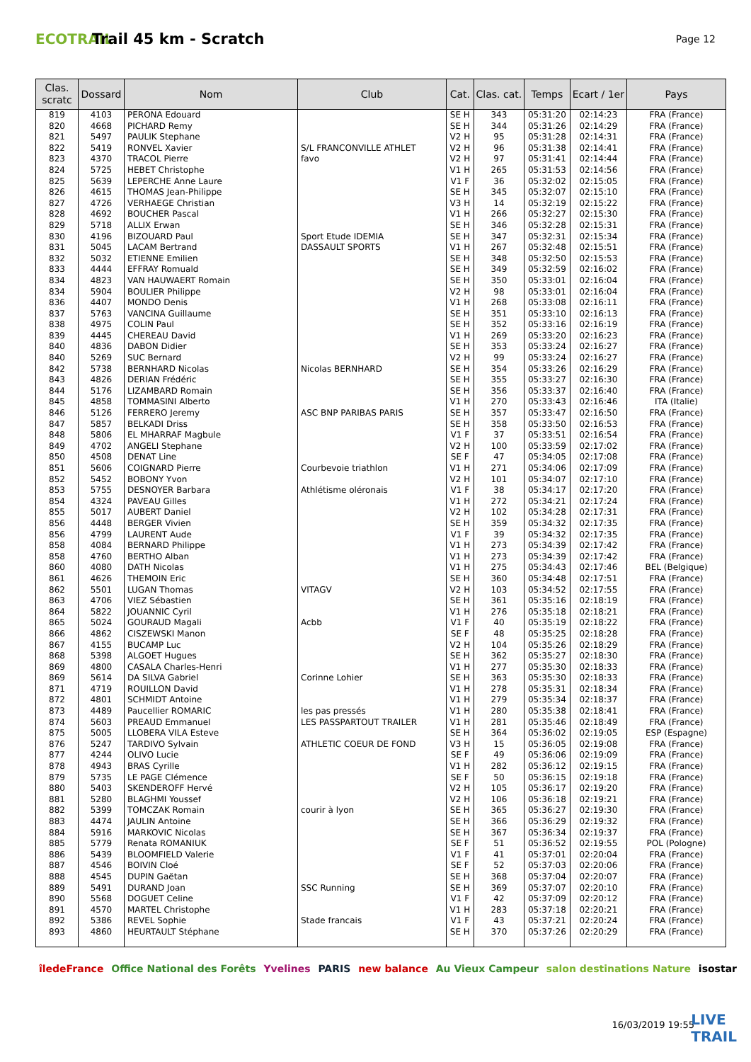ECOTRAIL
Trail 45 km - Scratch
Page 12
| Clas. scratc | Dossard | Nom | Club | Cat. | Clas. cat. | Temps | Ecart / 1er | Pays |
| --- | --- | --- | --- | --- | --- | --- | --- | --- |
| 819 | 4103 | PERONA Edouard | | SE H | 343 | 05:31:20 | 02:14:23 | FRA (France) |
| 820 | 4668 | PICHARD Remy | | SE H | 344 | 05:31:26 | 02:14:29 | FRA (France) |
| 821 | 5497 | PAULIK Stephane | | V2 H | 95 | 05:31:28 | 02:14:31 | FRA (France) |
| 822 | 5419 | RONVEL Xavier | S/L FRANCONVILLE ATHLET | V2 H | 96 | 05:31:38 | 02:14:41 | FRA (France) |
| 823 | 4370 | TRACOL Pierre | favo | V2 H | 97 | 05:31:41 | 02:14:44 | FRA (France) |
| 824 | 5725 | HEBET Christophe | | V1 H | 265 | 05:31:53 | 02:14:56 | FRA (France) |
| 825 | 5639 | LEPERCHE Anne Laure | | V1 F | 36 | 05:32:02 | 02:15:05 | FRA (France) |
| 826 | 4615 | THOMAS Jean-Philippe | | SE H | 345 | 05:32:07 | 02:15:10 | FRA (France) |
| 827 | 4726 | VERHAEGE Christian | | V3 H | 14 | 05:32:19 | 02:15:22 | FRA (France) |
| 828 | 4692 | BOUCHER Pascal | | V1 H | 266 | 05:32:27 | 02:15:30 | FRA (France) |
| 829 | 5718 | ALLIX Erwan | | SE H | 346 | 05:32:28 | 02:15:31 | FRA (France) |
| 830 | 4196 | BIZOUARD Paul | Sport Etude IDEMIA | SE H | 347 | 05:32:31 | 02:15:34 | FRA (France) |
| 831 | 5045 | LACAM Bertrand | DASSAULT SPORTS | V1 H | 267 | 05:32:48 | 02:15:51 | FRA (France) |
| 832 | 5032 | ETIENNE Emilien | | SE H | 348 | 05:32:50 | 02:15:53 | FRA (France) |
| 833 | 4444 | EFFRAY Romuald | | SE H | 349 | 05:32:59 | 02:16:02 | FRA (France) |
| 834 | 4823 | VAN HAUWAERT Romain | | SE H | 350 | 05:33:01 | 02:16:04 | FRA (France) |
| 834 | 5904 | BOULIER Philippe | | V2 H | 98 | 05:33:01 | 02:16:04 | FRA (France) |
| 836 | 4407 | MONDO Denis | | V1 H | 268 | 05:33:08 | 02:16:11 | FRA (France) |
| 837 | 5763 | VANCINA Guillaume | | SE H | 351 | 05:33:10 | 02:16:13 | FRA (France) |
| 838 | 4975 | COLIN Paul | | SE H | 352 | 05:33:16 | 02:16:19 | FRA (France) |
| 839 | 4445 | CHEREAU David | | V1 H | 269 | 05:33:20 | 02:16:23 | FRA (France) |
| 840 | 4836 | DABON Didier | | SE H | 353 | 05:33:24 | 02:16:27 | FRA (France) |
| 840 | 5269 | SUC Bernard | | V2 H | 99 | 05:33:24 | 02:16:27 | FRA (France) |
| 842 | 5738 | BERNHARD Nicolas | Nicolas BERNHARD | SE H | 354 | 05:33:26 | 02:16:29 | FRA (France) |
| 843 | 4826 | DERIAN Frédéric | | SE H | 355 | 05:33:27 | 02:16:30 | FRA (France) |
| 844 | 5176 | LIZAMBARD Romain | | SE H | 356 | 05:33:37 | 02:16:40 | FRA (France) |
| 845 | 4858 | TOMMASINI Alberto | | V1 H | 270 | 05:33:43 | 02:16:46 | ITA (Italie) |
| 846 | 5126 | FERRERO Jeremy | ASC BNP PARIBAS PARIS | SE H | 357 | 05:33:47 | 02:16:50 | FRA (France) |
| 847 | 5857 | BELKADI Driss | | SE H | 358 | 05:33:50 | 02:16:53 | FRA (France) |
| 848 | 5806 | EL MHARRAF Magbule | | V1 F | 37 | 05:33:51 | 02:16:54 | FRA (France) |
| 849 | 4702 | ANGELI Stephane | | V2 H | 100 | 05:33:59 | 02:17:02 | FRA (France) |
| 850 | 4508 | DENAT Line | | SE F | 47 | 05:34:05 | 02:17:08 | FRA (France) |
| 851 | 5606 | COIGNARD Pierre | Courbevoie triathlon | V1 H | 271 | 05:34:06 | 02:17:09 | FRA (France) |
| 852 | 5452 | BOBONY Yvon | | V2 H | 101 | 05:34:07 | 02:17:10 | FRA (France) |
| 853 | 5755 | DESNOYER Barbara | Athlétisme oléronais | V1 F | 38 | 05:34:17 | 02:17:20 | FRA (France) |
| 854 | 4324 | PAVEAU Gilles | | V1 H | 272 | 05:34:21 | 02:17:24 | FRA (France) |
| 855 | 5017 | AUBERT Daniel | | V2 H | 102 | 05:34:28 | 02:17:31 | FRA (France) |
| 856 | 4448 | BERGER Vivien | | SE H | 359 | 05:34:32 | 02:17:35 | FRA (France) |
| 856 | 4799 | LAURENT Aude | | V1 F | 39 | 05:34:32 | 02:17:35 | FRA (France) |
| 858 | 4084 | BERNARD Philippe | | V1 H | 273 | 05:34:39 | 02:17:42 | FRA (France) |
| 858 | 4760 | BERTHO Alban | | V1 H | 273 | 05:34:39 | 02:17:42 | FRA (France) |
| 860 | 4080 | DATH Nicolas | | V1 H | 275 | 05:34:43 | 02:17:46 | BEL (Belgique) |
| 861 | 4626 | THEMOIN Eric | | SE H | 360 | 05:34:48 | 02:17:51 | FRA (France) |
| 862 | 5501 | LUGAN Thomas | VITAGV | V2 H | 103 | 05:34:52 | 02:17:55 | FRA (France) |
| 863 | 4706 | VIEZ Sébastien | | SE H | 361 | 05:35:16 | 02:18:19 | FRA (France) |
| 864 | 5822 | JOUANNIC Cyril | | V1 H | 276 | 05:35:18 | 02:18:21 | FRA (France) |
| 865 | 5024 | GOURAUD Magali | Acbb | V1 F | 40 | 05:35:19 | 02:18:22 | FRA (France) |
| 866 | 4862 | CISZEWSKI Manon | | SE F | 48 | 05:35:25 | 02:18:28 | FRA (France) |
| 867 | 4155 | BUCAMP Luc | | V2 H | 104 | 05:35:26 | 02:18:29 | FRA (France) |
| 868 | 5398 | ALGOET Hugues | | SE H | 362 | 05:35:27 | 02:18:30 | FRA (France) |
| 869 | 4800 | CASALA Charles-Henri | | V1 H | 277 | 05:35:30 | 02:18:33 | FRA (France) |
| 869 | 5614 | DA SILVA Gabriel | Corinne Lohier | SE H | 363 | 05:35:30 | 02:18:33 | FRA (France) |
| 871 | 4719 | ROUILLON David | | V1 H | 278 | 05:35:31 | 02:18:34 | FRA (France) |
| 872 | 4801 | SCHMIDT Antoine | | V1 H | 279 | 05:35:34 | 02:18:37 | FRA (France) |
| 873 | 4489 | Paucellier ROMARIC | les pas pressés | V1 H | 280 | 05:35:38 | 02:18:41 | FRA (France) |
| 874 | 5603 | PREAUD Emmanuel | LES PASSPARTOUT TRAILER | V1 H | 281 | 05:35:46 | 02:18:49 | FRA (France) |
| 875 | 5005 | LLOBERA VILA Esteve | | SE H | 364 | 05:36:02 | 02:19:05 | ESP (Espagne) |
| 876 | 5247 | TARDIVO Sylvain | ATHLETIC COEUR DE FOND | V3 H | 15 | 05:36:05 | 02:19:08 | FRA (France) |
| 877 | 4244 | OLIVO Lucie | | SE F | 49 | 05:36:06 | 02:19:09 | FRA (France) |
| 878 | 4943 | BRAS Cyrille | | V1 H | 282 | 05:36:12 | 02:19:15 | FRA (France) |
| 879 | 5735 | LE PAGE Clémence | | SE F | 50 | 05:36:15 | 02:19:18 | FRA (France) |
| 880 | 5403 | SKENDEROFF Hervé | | V2 H | 105 | 05:36:17 | 02:19:20 | FRA (France) |
| 881 | 5280 | BLAGHMI Youssef | | V2 H | 106 | 05:36:18 | 02:19:21 | FRA (France) |
| 882 | 5399 | TOMCZAK Romain | courir à lyon | SE H | 365 | 05:36:27 | 02:19:30 | FRA (France) |
| 883 | 4474 | JAULIN Antoine | | SE H | 366 | 05:36:29 | 02:19:32 | FRA (France) |
| 884 | 5916 | MARKOVIC Nicolas | | SE H | 367 | 05:36:34 | 02:19:37 | FRA (France) |
| 885 | 5779 | Renata ROMANIUK | | SE F | 51 | 05:36:52 | 02:19:55 | POL (Pologne) |
| 886 | 5439 | BLOOMFIELD Valerie | | V1 F | 41 | 05:37:01 | 02:20:04 | FRA (France) |
| 887 | 4546 | BOIVIN Cloé | | SE F | 52 | 05:37:03 | 02:20:06 | FRA (France) |
| 888 | 4545 | DUPIN Gaëtan | | SE H | 368 | 05:37:04 | 02:20:07 | FRA (France) |
| 889 | 5491 | DURAND Joan | SSC Running | SE H | 369 | 05:37:07 | 02:20:10 | FRA (France) |
| 890 | 5568 | DOGUET Celine | | V1 F | 42 | 05:37:09 | 02:20:12 | FRA (France) |
| 891 | 4570 | MARTEL Christophe | | V1 H | 283 | 05:37:18 | 02:20:21 | FRA (France) |
| 892 | 5386 | REVEL Sophie | Stade francais | V1 F | 43 | 05:37:21 | 02:20:24 | FRA (France) |
| 893 | 4860 | HEURTAULT Stéphane | | SE H | 370 | 05:37:26 | 02:20:29 | FRA (France) |
îledeFrance Office National des Forêts Yvelines PARIS new balance Au Vieux Campeur salon destinations Nature isostar
16/03/2019 19:55
LIVE
TRAIL